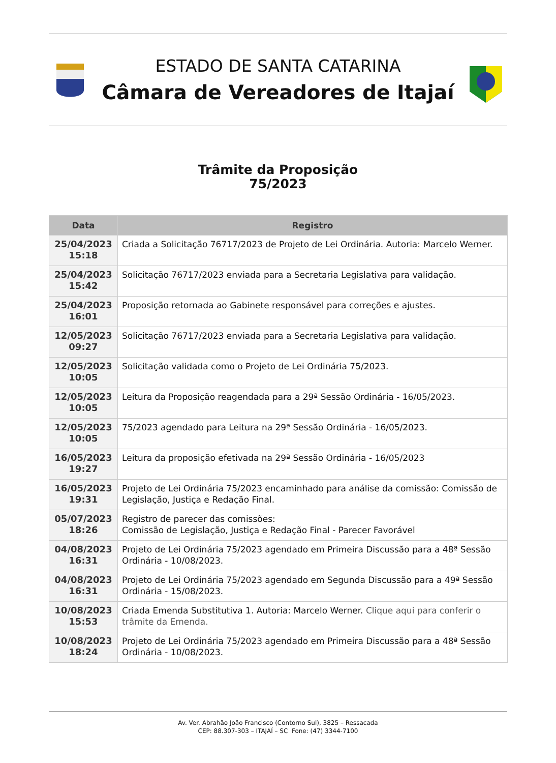ESTADO DE SANTA CATARINA
Câmara de Vereadores de Itajaí
Trâmite da Proposição
75/2023
| Data | Registro |
| --- | --- |
| 25/04/2023 15:18 | Criada a Solicitação 76717/2023 de Projeto de Lei Ordinária. Autoria: Marcelo Werner. |
| 25/04/2023 15:42 | Solicitação 76717/2023 enviada para a Secretaria Legislativa para validação. |
| 25/04/2023 16:01 | Proposição retornada ao Gabinete responsável para correções e ajustes. |
| 12/05/2023 09:27 | Solicitação 76717/2023 enviada para a Secretaria Legislativa para validação. |
| 12/05/2023 10:05 | Solicitação validada como o Projeto de Lei Ordinária 75/2023. |
| 12/05/2023 10:05 | Leitura da Proposição reagendada para a 29ª Sessão Ordinária - 16/05/2023. |
| 12/05/2023 10:05 | 75/2023 agendado para Leitura na 29ª Sessão Ordinária - 16/05/2023. |
| 16/05/2023 19:27 | Leitura da proposição efetivada na 29ª Sessão Ordinária - 16/05/2023 |
| 16/05/2023 19:31 | Projeto de Lei Ordinária 75/2023 encaminhado para análise da comissão: Comissão de Legislação, Justiça e Redação Final. |
| 05/07/2023 18:26 | Registro de parecer das comissões: Comissão de Legislação, Justiça e Redação Final - Parecer Favorável |
| 04/08/2023 16:31 | Projeto de Lei Ordinária 75/2023 agendado em Primeira Discussão para a 48ª Sessão Ordinária - 10/08/2023. |
| 04/08/2023 16:31 | Projeto de Lei Ordinária 75/2023 agendado em Segunda Discussão para a 49ª Sessão Ordinária - 15/08/2023. |
| 10/08/2023 15:53 | Criada Emenda Substitutiva 1. Autoria: Marcelo Werner. Clique aqui para conferir o trâmite da Emenda. |
| 10/08/2023 18:24 | Projeto de Lei Ordinária 75/2023 agendado em Primeira Discussão para a 48ª Sessão Ordinária - 10/08/2023. |
Av. Ver. Abrahão João Francisco (Contorno Sul), 3825 – Ressacada
CEP: 88.307-303 – ITAJAÍ – SC Fone: (47) 3344-7100